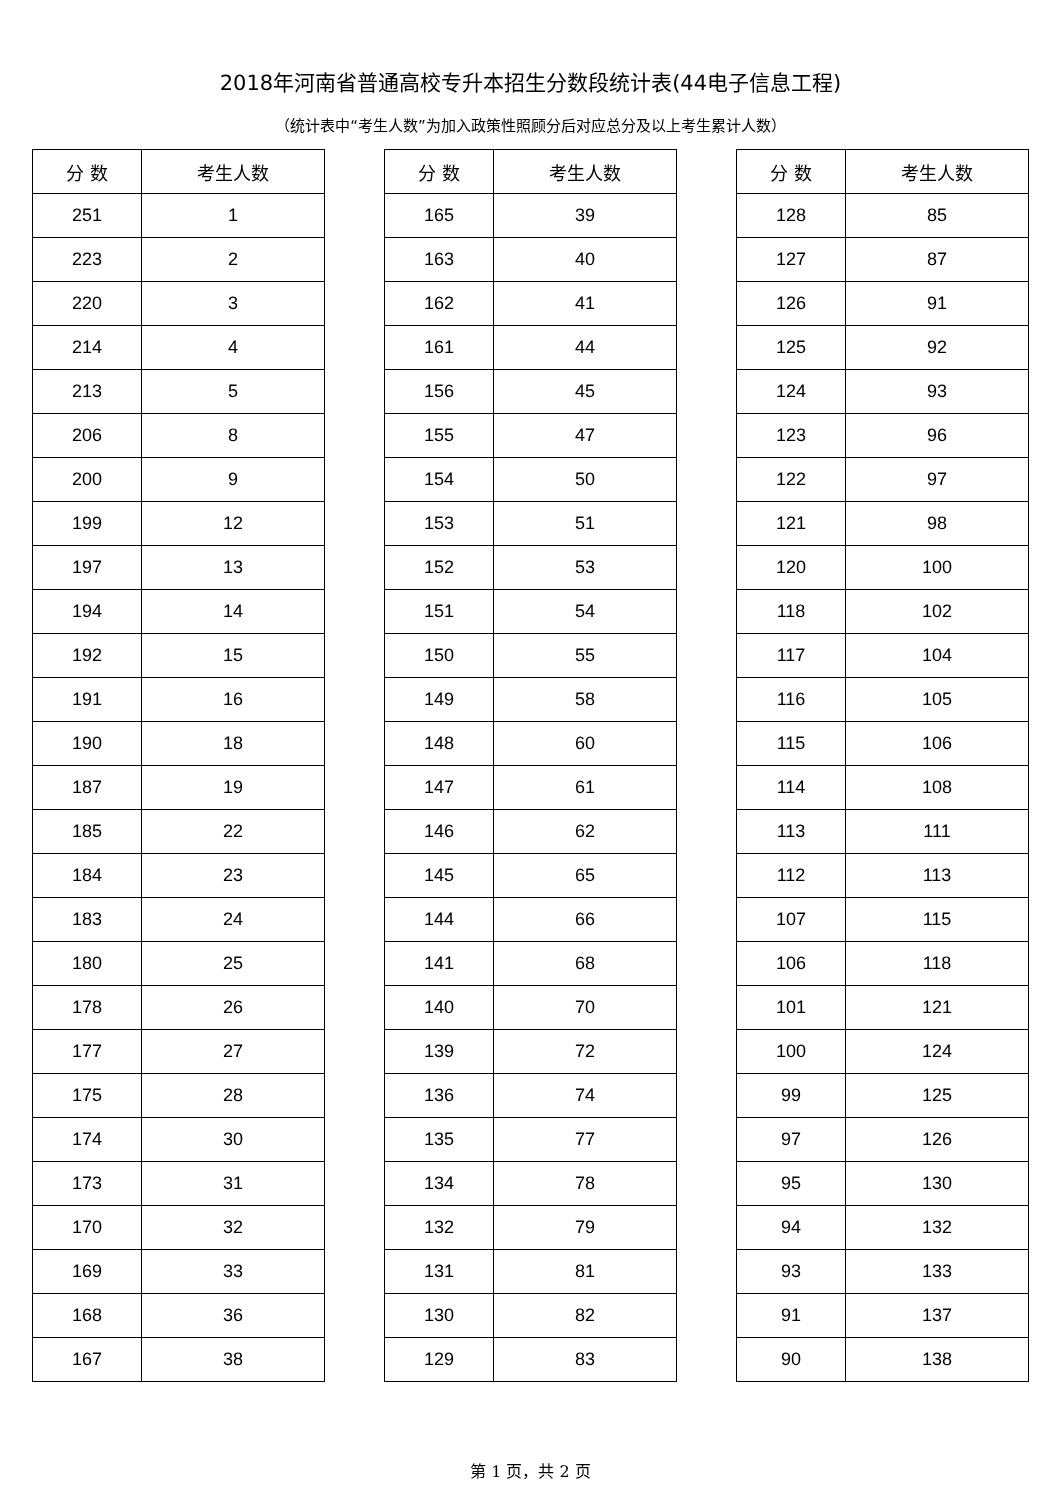2018年河南省普通高校专升本招生分数段统计表(44电子信息工程)
（统计表中“考生人数”为加入政策性照顾分后对应总分及以上考生累计人数）
| 分 数 | 考生人数 |
| --- | --- |
| 251 | 1 |
| 223 | 2 |
| 220 | 3 |
| 214 | 4 |
| 213 | 5 |
| 206 | 8 |
| 200 | 9 |
| 199 | 12 |
| 197 | 13 |
| 194 | 14 |
| 192 | 15 |
| 191 | 16 |
| 190 | 18 |
| 187 | 19 |
| 185 | 22 |
| 184 | 23 |
| 183 | 24 |
| 180 | 25 |
| 178 | 26 |
| 177 | 27 |
| 175 | 28 |
| 174 | 30 |
| 173 | 31 |
| 170 | 32 |
| 169 | 33 |
| 168 | 36 |
| 167 | 38 |
| 分 数 | 考生人数 |
| --- | --- |
| 165 | 39 |
| 163 | 40 |
| 162 | 41 |
| 161 | 44 |
| 156 | 45 |
| 155 | 47 |
| 154 | 50 |
| 153 | 51 |
| 152 | 53 |
| 151 | 54 |
| 150 | 55 |
| 149 | 58 |
| 148 | 60 |
| 147 | 61 |
| 146 | 62 |
| 145 | 65 |
| 144 | 66 |
| 141 | 68 |
| 140 | 70 |
| 139 | 72 |
| 136 | 74 |
| 135 | 77 |
| 134 | 78 |
| 132 | 79 |
| 131 | 81 |
| 130 | 82 |
| 129 | 83 |
| 分 数 | 考生人数 |
| --- | --- |
| 128 | 85 |
| 127 | 87 |
| 126 | 91 |
| 125 | 92 |
| 124 | 93 |
| 123 | 96 |
| 122 | 97 |
| 121 | 98 |
| 120 | 100 |
| 118 | 102 |
| 117 | 104 |
| 116 | 105 |
| 115 | 106 |
| 114 | 108 |
| 113 | 111 |
| 112 | 113 |
| 107 | 115 |
| 106 | 118 |
| 101 | 121 |
| 100 | 124 |
| 99 | 125 |
| 97 | 126 |
| 95 | 130 |
| 94 | 132 |
| 93 | 133 |
| 91 | 137 |
| 90 | 138 |
第 1 页，共 2 页